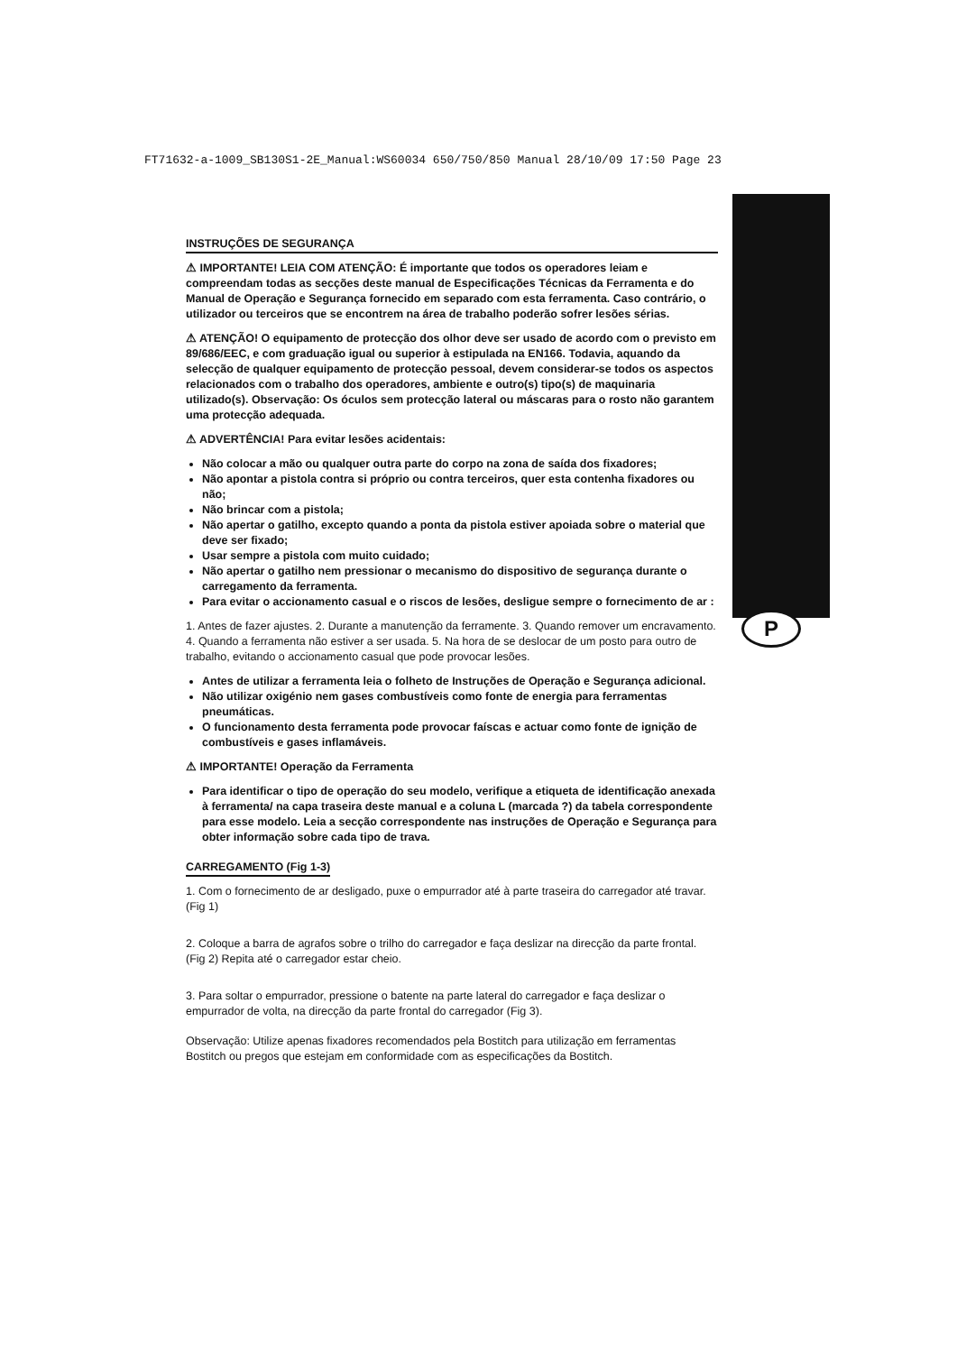FT71632-a-1009_SB130S1-2E_Manual:WS60034 650/750/850 Manual 28/10/09 17:50 Page 23
P
INSTRUÇÕES DE SEGURANÇA
⚠ IMPORTANTE! LEIA COM ATENÇÃO: É importante que todos os operadores leiam e compreendam todas as secções deste manual de Especificações Técnicas da Ferramenta e do Manual de Operação e Segurança fornecido em separado com esta ferramenta. Caso contrário, o utilizador ou terceiros que se encontrem na área de trabalho poderão sofrer lesões sérias.
⚠ ATENÇÃO! O equipamento de protecção dos olhor deve ser usado de acordo com o previsto em 89/686/EEC, e com graduação igual ou superior à estipulada na EN166. Todavia, aquando da selecção de qualquer equipamento de protecção pessoal, devem considerar-se todos os aspectos relacionados com o trabalho dos operadores, ambiente e outro(s) tipo(s) de maquinaria utilizado(s). Observação: Os óculos sem protecção lateral ou máscaras para o rosto não garantem uma protecção adequada.
⚠ ADVERTÊNCIA! Para evitar lesões acidentais:
Não colocar a mão ou qualquer outra parte do corpo na zona de saída dos fixadores;
Não apontar a pistola contra si próprio ou contra terceiros, quer esta contenha fixadores ou não;
Não brincar com a pistola;
Não apertar o gatilho, excepto quando a ponta da pistola estiver apoiada sobre o material que deve ser fixado;
Usar sempre a pistola com muito cuidado;
Não apertar o gatilho nem pressionar o mecanismo do dispositivo de segurança durante o carregamento da ferramenta.
Para evitar o accionamento casual e o riscos de lesões, desligue sempre o fornecimento de ar :
1. Antes de fazer ajustes. 2. Durante a manutenção da ferramente. 3. Quando remover um encravamento. 4. Quando a ferramenta não estiver a ser usada. 5. Na hora de se deslocar de um posto para outro de trabalho, evitando o accionamento casual que pode provocar lesões.
Antes de utilizar a ferramenta leia o folheto de Instruções de Operação e Segurança adicional.
Não utilizar oxigénio nem gases combustíveis como fonte de energia para ferramentas pneumáticas.
O funcionamento desta ferramenta pode provocar faíscas e actuar como fonte de ignição de combustíveis e gases inflamáveis.
⚠ IMPORTANTE! Operação da Ferramenta
Para identificar o tipo de operação do seu modelo, verifique a etiqueta de identificação anexada à ferramenta/ na capa traseira deste manual e a coluna L (marcada ?) da tabela correspondente para esse modelo. Leia a secção correspondente nas instruções de Operação e Segurança para obter informação sobre cada tipo de trava.
CARREGAMENTO (Fig 1-3)
1. Com o fornecimento de ar desligado, puxe o empurrador até à parte traseira do carregador até travar. (Fig 1)
2. Coloque a barra de agrafos sobre o trilho do carregador e faça deslizar na direcção da parte frontal. (Fig 2) Repita até o carregador estar cheio.
3. Para soltar o empurrador, pressione o batente na parte lateral do carregador e faça deslizar o empurrador de volta, na direcção da parte frontal do carregador (Fig 3).
Observação: Utilize apenas fixadores recomendados pela Bostitch para utilização em ferramentas Bostitch ou pregos que estejam em conformidade com as especificações da Bostitch.